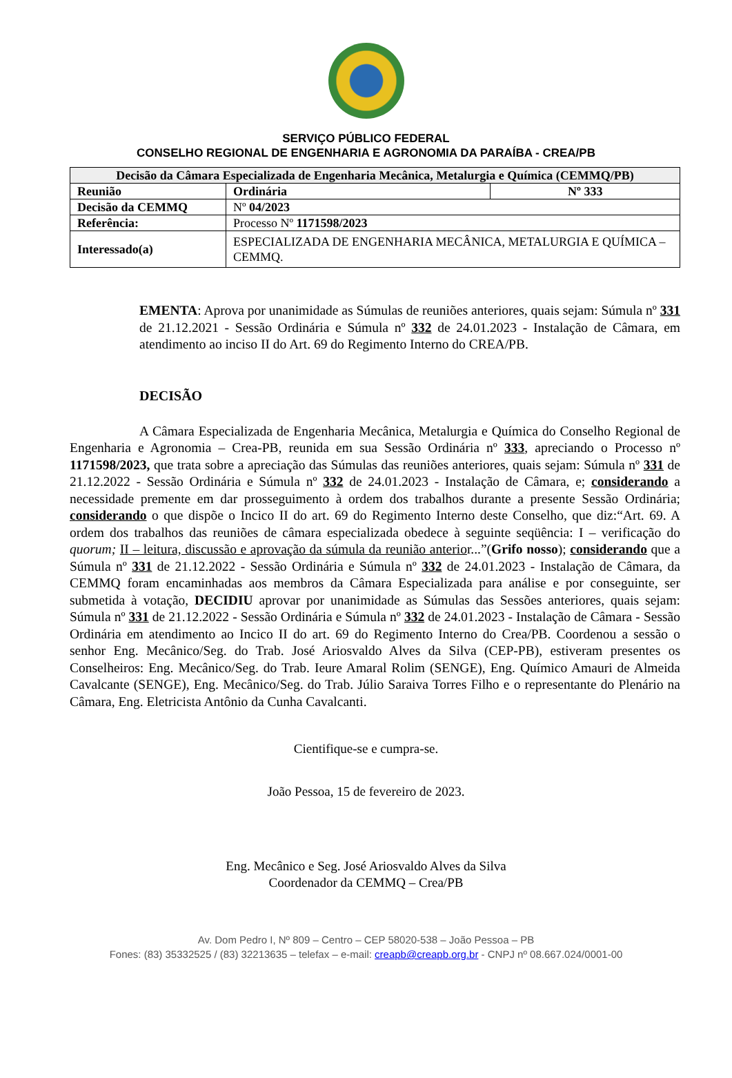SERVIÇO PÚBLICO FEDERAL
CONSELHO REGIONAL DE ENGENHARIA E AGRONOMIA DA PARAÍBA - CREA/PB
| Decisão da Câmara Especializada de Engenharia Mecânica, Metalurgia e Química (CEMMQ/PB) | | |
| --- | --- | --- |
| Reunião | Ordinária | Nº 333 |
| Decisão da CEMMQ | Nº 04/2023 | |
| Referência: | Processo Nº 1171598/2023 | |
| Interessado(a) | ESPECIALIZADA DE ENGENHARIA MECÂNICA, METALURGIA E QUÍMICA – CEMMQ. | |
EMENTA: Aprova por unanimidade as Súmulas de reuniões anteriores, quais sejam: Súmula nº 331 de 21.12.2021 - Sessão Ordinária e Súmula nº 332 de 24.01.2023 - Instalação de Câmara, em atendimento ao inciso II do Art. 69 do Regimento Interno do CREA/PB.
DECISÃO
A Câmara Especializada de Engenharia Mecânica, Metalurgia e Química do Conselho Regional de Engenharia e Agronomia – Crea-PB, reunida em sua Sessão Ordinária nº 333, apreciando o Processo nº 1171598/2023, que trata sobre a apreciação das Súmulas das reuniões anteriores, quais sejam: Súmula nº 331 de 21.12.2022 - Sessão Ordinária e Súmula nº 332 de 24.01.2023 - Instalação de Câmara, e; considerando a necessidade premente em dar prosseguimento à ordem dos trabalhos durante a presente Sessão Ordinária; considerando o que dispõe o Incico II do art. 69 do Regimento Interno deste Conselho, que diz:“Art. 69. A ordem dos trabalhos das reuniões de câmara especializada obedece à seguinte seqüência: I – verificação do quorum; II – leitura, discussão e aprovação da súmula da reunião anterior...”(Grifo nosso); considerando que a Súmula nº 331 de 21.12.2022 - Sessão Ordinária e Súmula nº 332 de 24.01.2023 - Instalação de Câmara, da CEMMQ foram encaminhadas aos membros da Câmara Especializada para análise e por conseguinte, ser submetida à votação, DECIDIU aprovar por unanimidade as Súmulas das Sessões anteriores, quais sejam: Súmula nº 331 de 21.12.2022 - Sessão Ordinária e Súmula nº 332 de 24.01.2023 - Instalação de Câmara - Sessão Ordinária em atendimento ao Incico II do art. 69 do Regimento Interno do Crea/PB. Coordenou a sessão o senhor Eng. Mecânico/Seg. do Trab. José Ariosvaldo Alves da Silva (CEP-PB), estiveram presentes os Conselheiros: Eng. Mecânico/Seg. do Trab. Ieure Amaral Rolim (SENGE), Eng. Químico Amauri de Almeida Cavalcante (SENGE), Eng. Mecânico/Seg. do Trab. Júlio Saraiva Torres Filho e o representante do Plenário na Câmara, Eng. Eletricista Antônio da Cunha Cavalcanti.
Cientifique-se e cumpra-se.
João Pessoa, 15 de fevereiro de 2023.
Eng. Mecânico e Seg. José Ariosvaldo Alves da Silva
Coordenador da CEMMQ – Crea/PB
Av. Dom Pedro I, Nº 809 – Centro – CEP 58020-538 – João Pessoa – PB
Fones: (83) 35332525 / (83) 32213635 – telefax – e-mail: creapb@creapb.org.br - CNPJ nº 08.667.024/0001-00